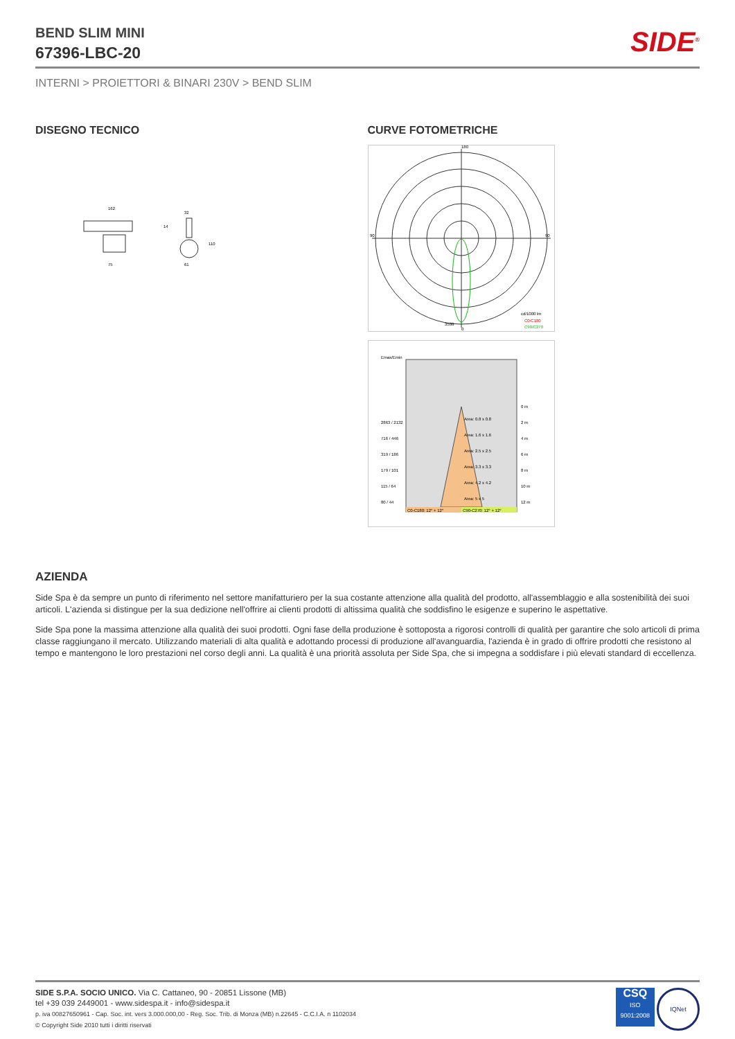BEND SLIM MINI
67396-LBC-20
SIDE<sup>®</sup>
INTERNI > PROIETTORI & BINARI 230V > BEND SLIM
DISEGNO TECNICO
162
32
75
61
110
14
CURVE FOTOMETRICHE
180
90
90
3588
0
cd/1000 lm
C0/C180
C90/C270
Emax/Emin
2863 / 2132
Area: 0.8 x 0.8
0 m
2 m
716 / 446
Area: 1.6 x 1.6
4 m
319 / 186
Area: 2.5 x 2.5
6 m
179 / 101
Area: 3.3 x 3.3
8 m
115 / 64
Area: 4.2 x 4.2
10 m
80 / 44
Area: 5 x 5
12 m
C0-C180: 12° + 12°
C90-C270: 12° + 12°
AZIENDA
Side Spa è da sempre un punto di riferimento nel settore manifatturiero per la sua costante attenzione alla qualità del prodotto, all'assemblaggio e alla sostenibilità dei suoi articoli. L'azienda si distingue per la sua dedizione nell'offrire ai clienti prodotti di altissima qualità che soddisfino le esigenze e superino le aspettative.
Side Spa pone la massima attenzione alla qualità dei suoi prodotti. Ogni fase della produzione è sottoposta a rigorosi controlli di qualità per garantire che solo articoli di prima classe raggiungano il mercato. Utilizzando materiali di alta qualità e adottando processi di produzione all'avanguardia, l'azienda è in grado di offrire prodotti che resistono al tempo e mantengono le loro prestazioni nel corso degli anni. La qualità è una priorità assoluta per Side Spa, che si impegna a soddisfare i più elevati standard di eccellenza.
SIDE S.P.A. SOCIO UNICO. Via C. Cattaneo, 90 - 20851 Lissone (MB)
tel +39 039 2449001 - www.sidespa.it - info@sidespa.it
p. iva 00827650961 - Cap. Soc. int. vers 3.000.000,00 - Reg. Soc. Trib. di Monza (MB) n.22645 - C.C.I.A. n 1102034
© Copyright Side 2010 tutti i diritti riservati
CSQ
ISO
9001:2008 IQNet